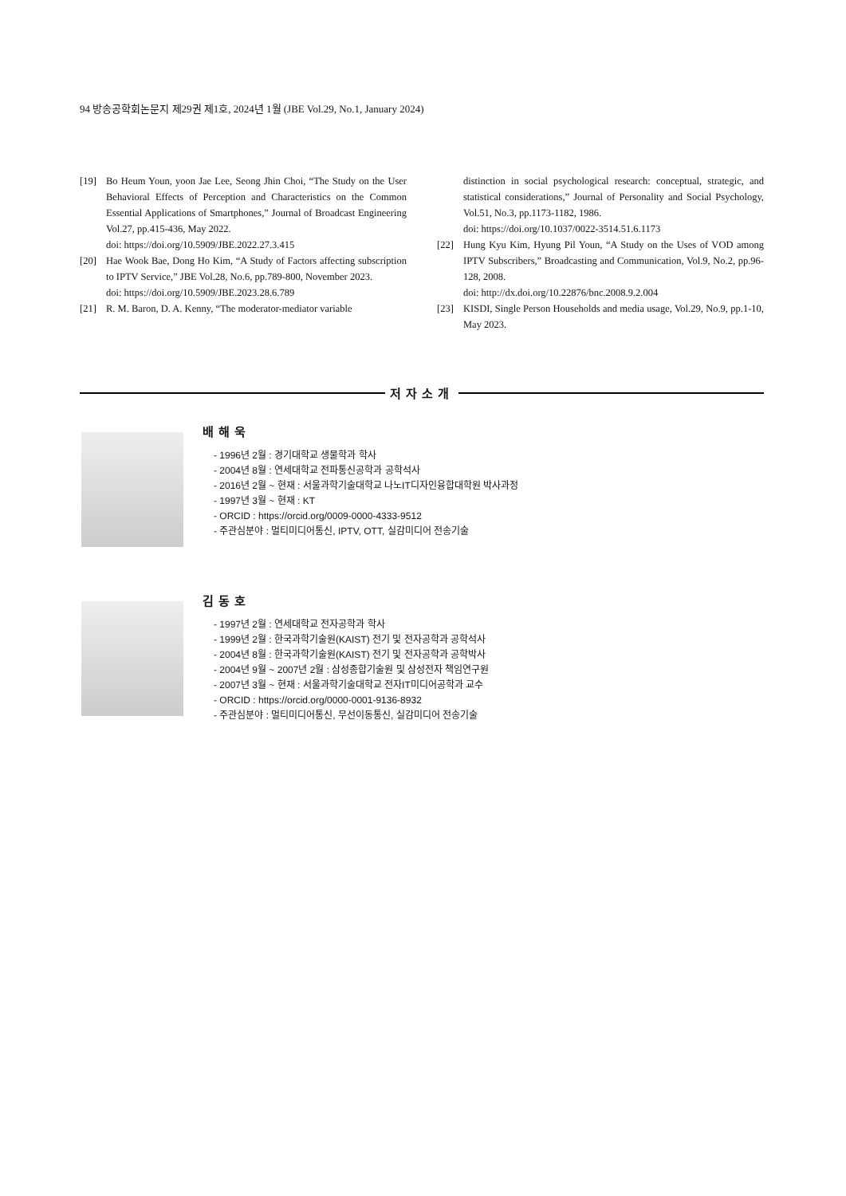94 방송공학회논문지 제29권 제1호, 2024년 1월 (JBE Vol.29, No.1, January 2024)
[19] Bo Heum Youn, yoon Jae Lee, Seong Jhin Choi, “The Study on the User Behavioral Effects of Perception and Characteristics on the Common Essential Applications of Smartphones,” Journal of Broadcast Engineering Vol.27, pp.415-436, May 2022.
doi: https://doi.org/10.5909/JBE.2022.27.3.415
[20] Hae Wook Bae, Dong Ho Kim, “A Study of Factors affecting subscription to IPTV Service,” JBE Vol.28, No.6, pp.789-800, November 2023.
doi: https://doi.org/10.5909/JBE.2023.28.6.789
[21] R. M. Baron, D. A. Kenny, “The moderator-mediator variable
distinction in social psychological research: conceptual, strategic, and statistical considerations,” Journal of Personality and Social Psychology, Vol.51, No.3, pp.1173-1182, 1986.
doi: https://doi.org/10.1037/0022-3514.51.6.1173
[22] Hung Kyu Kim, Hyung Pil Youn, “A Study on the Uses of VOD among IPTV Subscribers,” Broadcasting and Communication, Vol.9, No.2, pp.96-128, 2008.
doi: http://dx.doi.org/10.22876/bnc.2008.9.2.004
[23] KISDI, Single Person Households and media usage, Vol.29, No.9, pp.1-10, May 2023.
저자소개
배해욱
- 1996년 2월 : 경기대학교 생물학과 학사
- 2004년 8월 : 연세대학교 전파통신공학과 공학석사
- 2016년 2월 ~ 현재 : 서울과학기술대학교 나노IT디자인융합대학원 박사과정
- 1997년 3월 ~ 현재 : KT
- ORCID : https://orcid.org/0009-0000-4333-9512
- 주관심분야 : 멀티미디어통신, IPTV, OTT, 실감미디어 전송기술
김동호
- 1997년 2월 : 연세대학교 전자공학과 학사
- 1999년 2월 : 한국과학기술원(KAIST) 전기 및 전자공학과 공학석사
- 2004년 8월 : 한국과학기술원(KAIST) 전기 및 전자공학과 공학박사
- 2004년 9월 ~ 2007년 2월 : 삼성종합기술원 및 삼성전자 책임연구원
- 2007년 3월 ~ 현재 : 서울과학기술대학교 전자IT미디어공학과 교수
- ORCID : https://orcid.org/0000-0001-9136-8932
- 주관심분야 : 멀티미디어통신, 무선이동통신, 실감미디어 전송기술